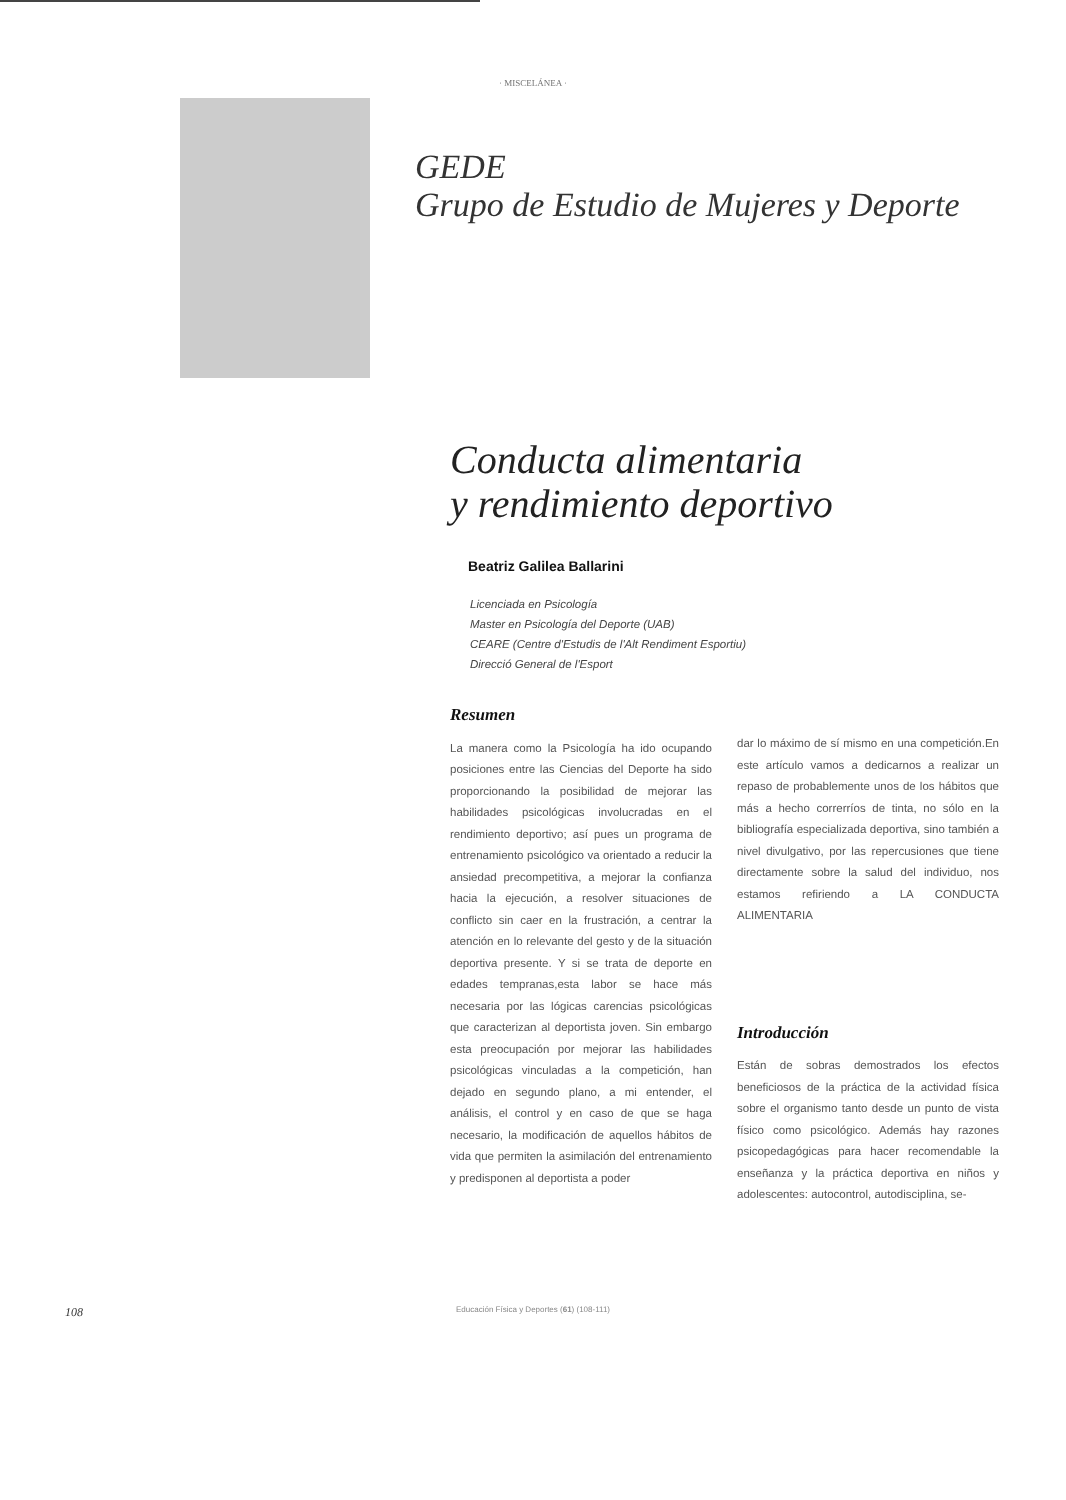· MISCELÁNEA ·
GEDE
Grupo de Estudio de Mujeres y Deporte
Conducta alimentaria
y rendimiento deportivo
Beatriz Galilea Ballarini
Licenciada en Psicología
Master en Psicología del Deporte (UAB)
CEARE (Centre d'Estudis de l'Alt Rendiment Esportiu)
Direcció General de l'Esport
Resumen
La manera como la Psicología ha ido ocupando posiciones entre las Ciencias del Deporte ha sido proporcionando la posibilidad de mejorar las habilidades psicológicas involucradas en el rendimiento deportivo; así pues un programa de entrenamiento psicológico va orientado a reducir la ansiedad precompetitiva, a mejorar la confianza hacia la ejecución, a resolver situaciones de conflicto sin caer en la frustración, a centrar la atención en lo relevante del gesto y de la situación deportiva presente. Y si se trata de deporte en edades tempranas,esta labor se hace más necesaria por las lógicas carencias psicológicas que caracterizan al deportista joven. Sin embargo esta preocupación por mejorar las habilidades psicológicas vinculadas a la competición, han dejado en segundo plano, a mi entender, el análisis, el control y en caso de que se haga necesario, la modificación de aquellos hábitos de vida que permiten la asimilación del entrenamiento y predisponen al deportista a poder
dar lo máximo de sí mismo en una competición.En este artículo vamos a dedicarnos a realizar un repaso de probablemente unos de los hábitos que más a hecho correrríos de tinta, no sólo en la bibliografía especializada deportiva, sino también a nivel divulgativo, por las repercusiones que tiene directamente sobre la salud del individuo, nos estamos refiriendo a LA CONDUCTA ALIMENTARIA
Introducción
Están de sobras demostrados los efectos beneficiosos de la práctica de la actividad física sobre el organismo tanto desde un punto de vista físico como psicológico. Además hay razones psicopedagógicas para hacer recomendable la enseñanza y la práctica deportiva en niños y adolescentes: autocontrol, autodisciplina, se-
108
Educación Física y Deportes (61) (108-111)